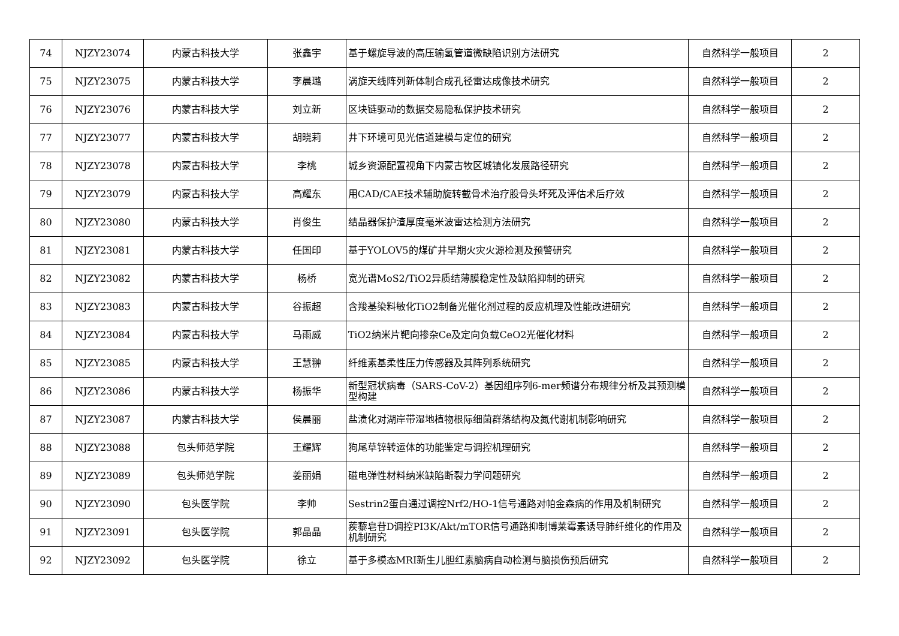| 74 | NJZY23074 | 内蒙古科技大学 | 张鑫宇 | 基于螺旋导波的高压输氢管道微缺陷识别方法研究 | 自然科学一般项目 | 2 |
| 75 | NJZY23075 | 内蒙古科技大学 | 李晨璐 | 涡旋天线阵列新体制合成孔径雷达成像技术研究 | 自然科学一般项目 | 2 |
| 76 | NJZY23076 | 内蒙古科技大学 | 刘立新 | 区块链驱动的数据交易隐私保护技术研究 | 自然科学一般项目 | 2 |
| 77 | NJZY23077 | 内蒙古科技大学 | 胡晓莉 | 井下环境可见光信道建模与定位的研究 | 自然科学一般项目 | 2 |
| 78 | NJZY23078 | 内蒙古科技大学 | 李桃 | 城乡资源配置视角下内蒙古牧区城镇化发展路径研究 | 自然科学一般项目 | 2 |
| 79 | NJZY23079 | 内蒙古科技大学 | 高耀东 | 用CAD/CAE技术辅助旋转截骨术治疗股骨头坏死及评估术后疗效 | 自然科学一般项目 | 2 |
| 80 | NJZY23080 | 内蒙古科技大学 | 肖俊生 | 结晶器保护渣厚度毫米波雷达检测方法研究 | 自然科学一般项目 | 2 |
| 81 | NJZY23081 | 内蒙古科技大学 | 任国印 | 基于YOLOV5的煤矿井早期火灾火源检测及预警研究 | 自然科学一般项目 | 2 |
| 82 | NJZY23082 | 内蒙古科技大学 | 杨桥 | 宽光谱MoS2/TiO2异质结薄膜稳定性及缺陷抑制的研究 | 自然科学一般项目 | 2 |
| 83 | NJZY23083 | 内蒙古科技大学 | 谷振超 | 含羧基染料敏化TiO2制备光催化剂过程的反应机理及性能改进研究 | 自然科学一般项目 | 2 |
| 84 | NJZY23084 | 内蒙古科技大学 | 马雨威 | TiO2纳米片靶向掺杂Ce及定向负载CeO2光催化材料 | 自然科学一般项目 | 2 |
| 85 | NJZY23085 | 内蒙古科技大学 | 王慧翀 | 纤维素基柔性压力传感器及其阵列系统研究 | 自然科学一般项目 | 2 |
| 86 | NJZY23086 | 内蒙古科技大学 | 杨振华 | 新型冠状病毒（SARS-CoV-2）基因组序列6-mer频谱分布规律分析及其预测模型构建 | 自然科学一般项目 | 2 |
| 87 | NJZY23087 | 内蒙古科技大学 | 侯晨丽 | 盐渍化对湖岸带湿地植物根际细菌群落结构及氮代谢机制影响研究 | 自然科学一般项目 | 2 |
| 88 | NJZY23088 | 包头师范学院 | 王耀辉 | 狗尾草锌转运体的功能鉴定与调控机理研究 | 自然科学一般项目 | 2 |
| 89 | NJZY23089 | 包头师范学院 | 姜丽娟 | 磁电弹性材料纳米缺陷断裂力学问题研究 | 自然科学一般项目 | 2 |
| 90 | NJZY23090 | 包头医学院 | 李帅 | Sestrin2蛋白通过调控Nrf2/HO-1信号通路对帕金森病的作用及机制研究 | 自然科学一般项目 | 2 |
| 91 | NJZY23091 | 包头医学院 | 郭晶晶 | 蒺藜皂苷D调控PI3K/Akt/mTOR信号通路抑制博莱霉素诱导肺纤维化的作用及机制研究 | 自然科学一般项目 | 2 |
| 92 | NJZY23092 | 包头医学院 | 徐立 | 基于多模态MRI新生儿胆红素脑病自动检测与脑损伤预后研究 | 自然科学一般项目 | 2 |